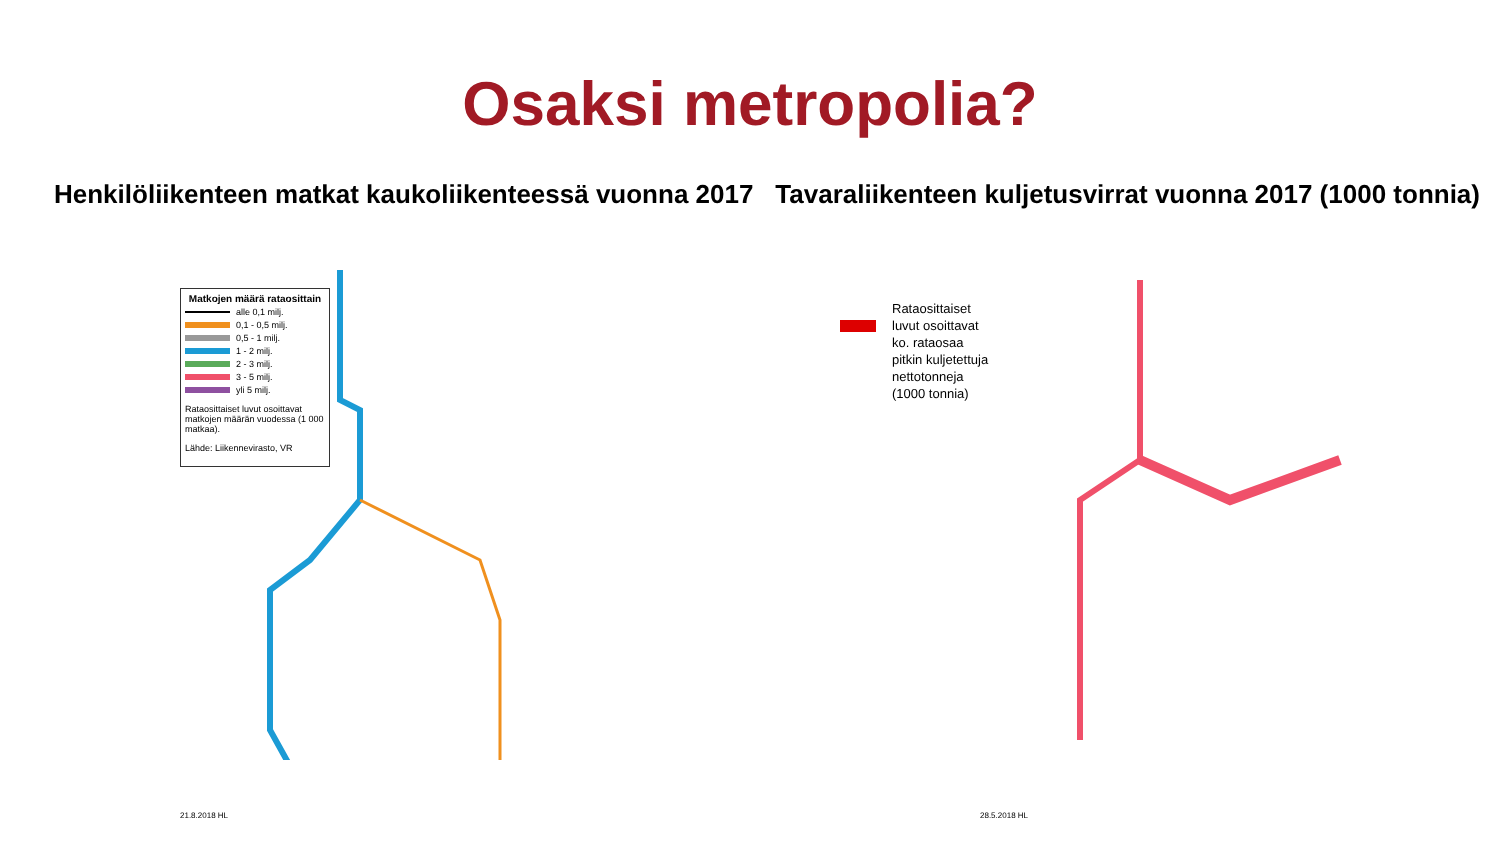Osaksi metropolia?
Henkilöliikenteen matkat kaukoliikenteessä vuonna 2017
Tavaraliikenteen kuljetusvirrat vuonna 2017 (1000 tonnia)
Matkojen määrä rataosittain
alle 0,1 milj.
0,1 - 0,5 milj.
0,5 - 1 milj.
1 - 2 milj.
2 - 3 milj.
3 - 5 milj.
yli 5 milj.
Rataosittaiset luvut osoittavat matkojen määrän vuodessa (1 000 matkaa).
Lähde: Liikennevirasto, VR
21.8.2018 HL
Rataosittaiset
luvut osoittavat
ko. rataosaa
pitkin kuljetettuja
nettotonneja
(1000 tonnia)
28.5.2018 HL